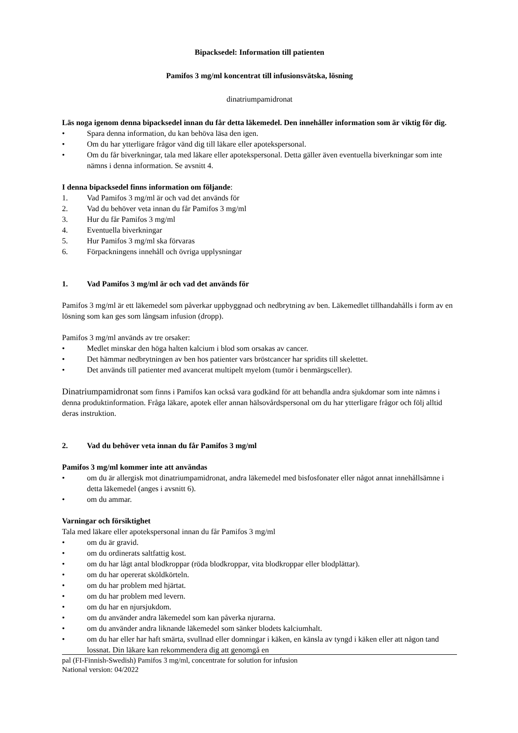Bipacksedel: Information till patienten
Pamifos 3 mg/ml koncentrat till infusionsvätska, lösning
dinatriumpamidronat
Läs noga igenom denna bipacksedel innan du får detta läkemedel. Den innehåller information som är viktig för dig.
• Spara denna information, du kan behöva läsa den igen.
• Om du har ytterligare frågor vänd dig till läkare eller apotekspersonal.
• Om du får biverkningar, tala med läkare eller apotekspersonal. Detta gäller även eventuella biverkningar som inte nämns i denna information. Se avsnitt 4.
I denna bipacksedel finns information om följande:
1. Vad Pamifos 3 mg/ml är och vad det används för
2. Vad du behöver veta innan du får Pamifos 3 mg/ml
3. Hur du får Pamifos 3 mg/ml
4. Eventuella biverkningar
5. Hur Pamifos 3 mg/ml ska förvaras
6. Förpackningens innehåll och övriga upplysningar
1. Vad Pamifos 3 mg/ml är och vad det används för
Pamifos 3 mg/ml är ett läkemedel som påverkar uppbyggnad och nedbrytning av ben. Läkemedlet tillhandahålls i form av en lösning som kan ges som långsam infusion (dropp).
Pamifos 3 mg/ml används av tre orsaker:
• Medlet minskar den höga halten kalcium i blod som orsakas av cancer.
• Det hämmar nedbrytningen av ben hos patienter vars bröstcancer har spridits till skelettet.
• Det används till patienter med avancerat multipelt myelom (tumör i benmärgsceller).
Dinatriumpamidronat som finns i Pamifos kan också vara godkänd för att behandla andra sjukdomar som inte nämns i denna produktinformation. Fråga läkare, apotek eller annan hälsovårdspersonal om du har ytterligare frågor och följ alltid deras instruktion.
2. Vad du behöver veta innan du får Pamifos 3 mg/ml
Pamifos 3 mg/ml kommer inte att användas
• om du är allergisk mot dinatriumpamidronat, andra läkemedel med bisfosfonater eller något annat innehållsämne i detta läkemedel (anges i avsnitt 6).
• om du ammar.
Varningar och försiktighet
Tala med läkare eller apotekspersonal innan du får Pamifos 3 mg/ml
• om du är gravid.
• om du ordinerats saltfattig kost.
• om du har lågt antal blodkroppar (röda blodkroppar, vita blodkroppar eller blodplättar).
• om du har opererat sköldkörteln.
• om du har problem med hjärtat.
• om du har problem med levern.
• om du har en njursjukdom.
• om du använder andra läkemedel som kan påverka njurarna.
• om du använder andra liknande läkemedel som sänker blodets kalciumhalt.
• om du har eller har haft smärta, svullnad eller domningar i käken, en känsla av tyngd i käken eller att någon tand lossnat. Din läkare kan rekommendera dig att genomgå en
pal (FI-Finnish-Swedish) Pamifos 3 mg/ml, concentrate for solution for infusion
National version: 04/2022